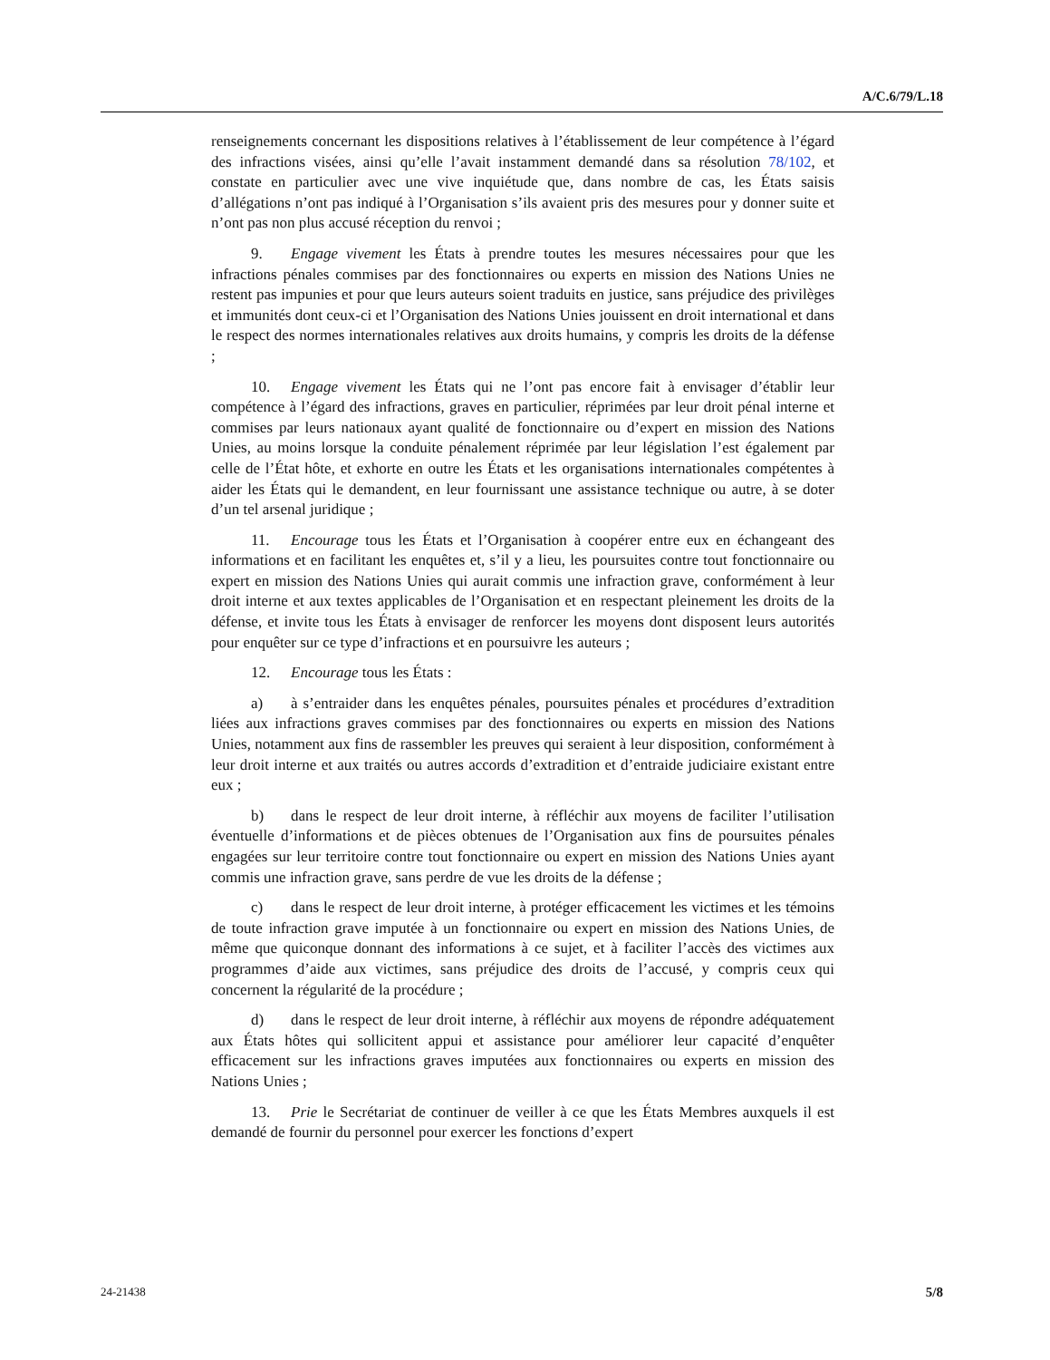A/C.6/79/L.18
renseignements concernant les dispositions relatives à l’établissement de leur compétence à l’égard des infractions visées, ainsi qu’elle l’avait instamment demandé dans sa résolution 78/102, et constate en particulier avec une vive inquiétude que, dans nombre de cas, les États saisis d’allégations n’ont pas indiqué à l’Organisation s’ils avaient pris des mesures pour y donner suite et n’ont pas non plus accusé réception du renvoi ;
9. Engage vivement les États à prendre toutes les mesures nécessaires pour que les infractions pénales commises par des fonctionnaires ou experts en mission des Nations Unies ne restent pas impunies et pour que leurs auteurs soient traduits en justice, sans préjudice des privilèges et immunités dont ceux-ci et l’Organisation des Nations Unies jouissent en droit international et dans le respect des normes internationales relatives aux droits humains, y compris les droits de la défense ;
10. Engage vivement les États qui ne l’ont pas encore fait à envisager d’établir leur compétence à l’égard des infractions, graves en particulier, réprimées par leur droit pénal interne et commises par leurs nationaux ayant qualité de fonctionnaire ou d’expert en mission des Nations Unies, au moins lorsque la conduite pénalement réprimée par leur législation l’est également par celle de l’État hôte, et exhorte en outre les États et les organisations internationales compétentes à aider les États qui le demandent, en leur fournissant une assistance technique ou autre, à se doter d’un tel arsenal juridique ;
11. Encourage tous les États et l’Organisation à coopérer entre eux en échangeant des informations et en facilitant les enquêtes et, s’il y a lieu, les poursuites contre tout fonctionnaire ou expert en mission des Nations Unies qui aurait commis une infraction grave, conformément à leur droit interne et aux textes applicables de l’Organisation et en respectant pleinement les droits de la défense, et invite tous les États à envisager de renforcer les moyens dont disposent leurs autorités pour enquêter sur ce type d’infractions et en poursuivre les auteurs ;
12. Encourage tous les États :
a) à s’entraider dans les enquêtes pénales, poursuites pénales et procédures d’extradition liées aux infractions graves commises par des fonctionnaires ou experts en mission des Nations Unies, notamment aux fins de rassembler les preuves qui seraient à leur disposition, conformément à leur droit interne et aux traités ou autres accords d’extradition et d’entraide judiciaire existant entre eux ;
b) dans le respect de leur droit interne, à réfléchir aux moyens de faciliter l’utilisation éventuelle d’informations et de pièces obtenues de l’Organisation aux fins de poursuites pénales engagées sur leur territoire contre tout fonctionnaire ou expert en mission des Nations Unies ayant commis une infraction grave, sans perdre de vue les droits de la défense ;
c) dans le respect de leur droit interne, à protéger efficacement les victimes et les témoins de toute infraction grave imputée à un fonctionnaire ou expert en mission des Nations Unies, de même que quiconque donnant des informations à ce sujet, et à faciliter l’accès des victimes aux programmes d’aide aux victimes, sans préjudice des droits de l’accusé, y compris ceux qui concernent la régularité de la procédure ;
d) dans le respect de leur droit interne, à réfléchir aux moyens de répondre adéquatement aux États hôtes qui sollicitent appui et assistance pour améliorer leur capacité d’enquêter efficacement sur les infractions graves imputées aux fonctionnaires ou experts en mission des Nations Unies ;
13. Prie le Secrétariat de continuer de veiller à ce que les États Membres auxquels il est demandé de fournir du personnel pour exercer les fonctions d’expert
24-21438 5/8